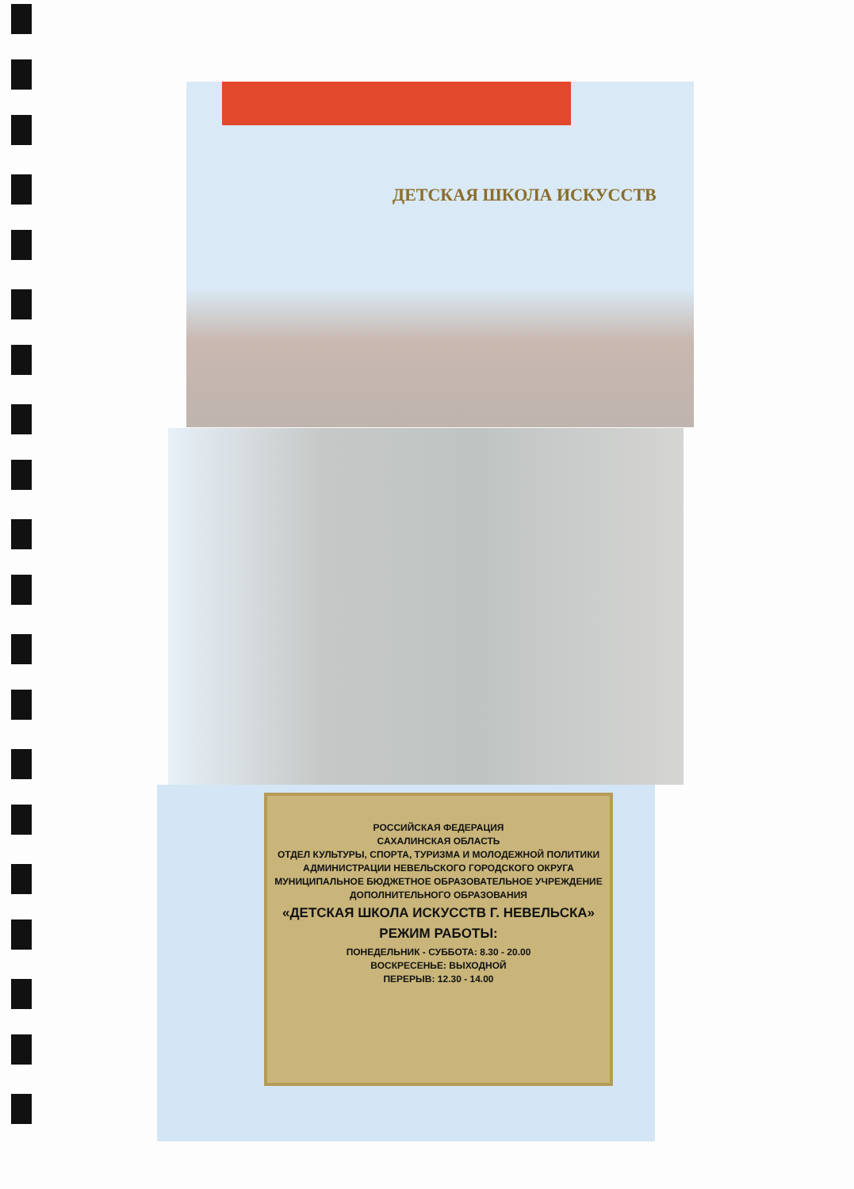ДЕТСКАЯ ШКОЛА ИСКУССТВ
РОССИЙСКАЯ ФЕДЕРАЦИЯ
САХАЛИНСКАЯ ОБЛАСТЬ
ОТДЕЛ КУЛЬТУРЫ, СПОРТА, ТУРИЗМА И МОЛОДЕЖНОЙ ПОЛИТИКИ
АДМИНИСТРАЦИИ НЕВЕЛЬСКОГО ГОРОДСКОГО ОКРУГА
МУНИЦИПАЛЬНОЕ БЮДЖЕТНОЕ ОБРАЗОВАТЕЛЬНОЕ УЧРЕЖДЕНИЕ
ДОПОЛНИТЕЛЬНОГО ОБРАЗОВАНИЯ
«ДЕТСКАЯ ШКОЛА ИСКУССТВ Г. НЕВЕЛЬСКА»
РЕЖИМ РАБОТЫ:
ПОНЕДЕЛЬНИК - СУББОТА: 8.30 - 20.00
ВОСКРЕСЕНЬЕ: ВЫХОДНОЙ
ПЕРЕРЫВ: 12.30 - 14.00